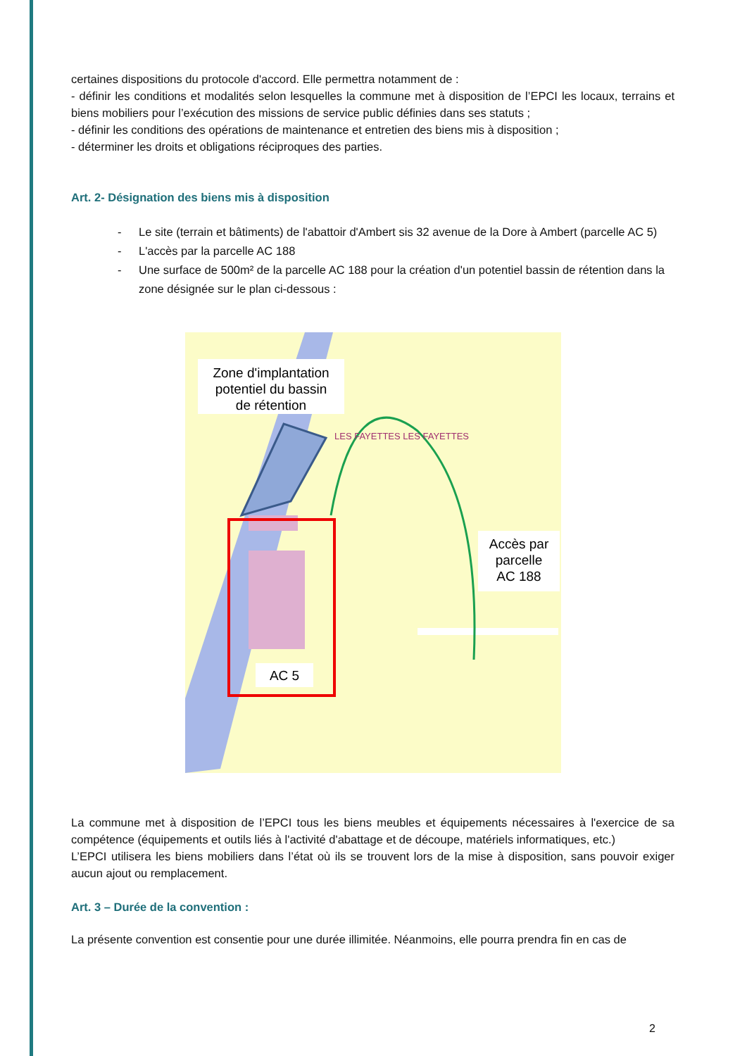certaines dispositions du protocole d'accord. Elle permettra notamment de :
- définir les conditions et modalités selon lesquelles la commune met à disposition de l’EPCI les locaux, terrains et biens mobiliers pour l’exécution des missions de service public définies dans ses statuts ;
- définir les conditions des opérations de maintenance et entretien des biens mis à disposition ;
- déterminer les droits et obligations réciproques des parties.
Art. 2- Désignation des biens mis à disposition
- Le site (terrain et bâtiments) de l'abattoir d'Ambert sis 32 avenue de la Dore à Ambert (parcelle AC 5)
- L'accès par la parcelle AC 188
- Une surface de 500m² de la parcelle AC 188 pour la création d'un potentiel bassin de rétention dans la zone désignée sur le plan ci-dessous :
LES FAYETTES LES FAYETTES
Zone d'implantation potentiel du bassin de rétention
Accès par parcelle AC 188
AC 5
La commune met à disposition de l’EPCI tous les biens meubles et équipements nécessaires à l'exercice de sa compétence (équipements et outils liés à l'activité d'abattage et de découpe, matériels informatiques, etc.)
L’EPCI utilisera les biens mobiliers dans l’état où ils se trouvent lors de la mise à disposition, sans pouvoir exiger aucun ajout ou remplacement.
Art. 3 – Durée de la convention :
La présente convention est consentie pour une durée illimitée. Néanmoins, elle pourra prendra fin en cas de
2